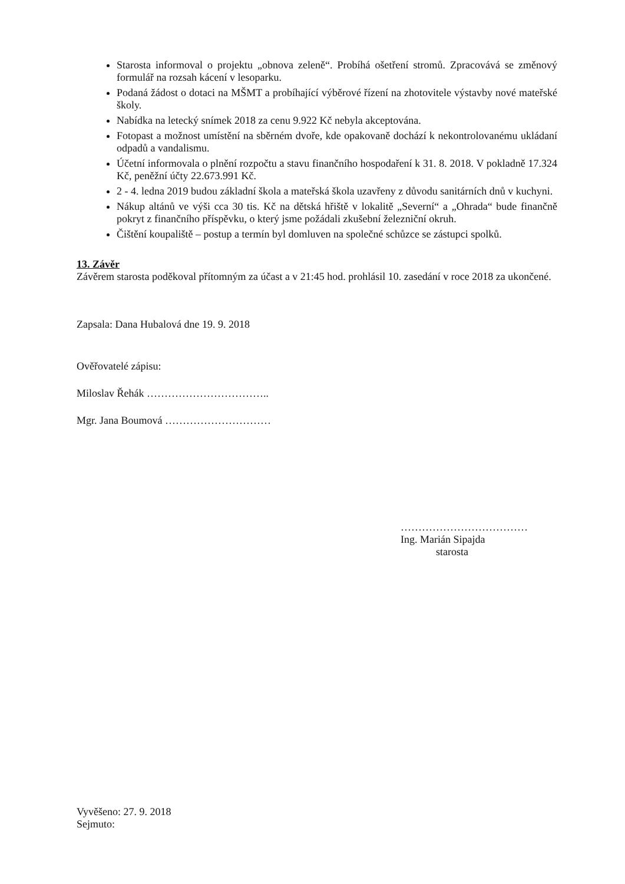Starosta informoval o projektu „obnova zeleně“. Probíhá ošetření stromů. Zpracovává se změnový formulář na rozsah kácení v lesoparku.
Podaná žádost o dotaci na MŠMT a probíhající výběrové řízení na zhotovitele výstavby nové mateřské školy.
Nabídka na letecký snímek 2018 za cenu 9.922 Kč nebyla akceptována.
Fotopast a možnost umístění na sběrném dvoře, kde opakovaně dochází k nekontrolovanému ukládaní odpadů a vandalismu.
Účetní informovala o plnění rozpočtu a stavu finančního hospodaření k 31. 8. 2018. V pokladně 17.324 Kč, peněžní účty 22.673.991 Kč.
2 - 4. ledna 2019 budou základní škola a mateřská škola uzavřeny z důvodu sanitárních dnů v kuchyni.
Nákup altánů ve výši cca 30 tis. Kč na dětská hřiště v lokalitě „Severní“ a „Ohrada“ bude finančně pokryt z finančního příspěvku, o který jsme požádali zkušební železniční okruh.
Čištění koupaliště – postup a termín byl domluven na společné schůzce se zástupci spolků.
13. Závěr
Závěrem starosta poděkoval přítomným za účast a v 21:45 hod. prohlásil 10. zasedání v roce 2018 za ukončené.
Zapsala: Dana Hubalová dne 19. 9. 2018
Ověřovatelé zápisu:
Miloslav Řehák ……………………………..
Mgr. Jana Boumová …………………………
………………………………
Ing. Marián Sipajda
starosta
Vyvěšeno: 27. 9. 2018
Sejmuto: